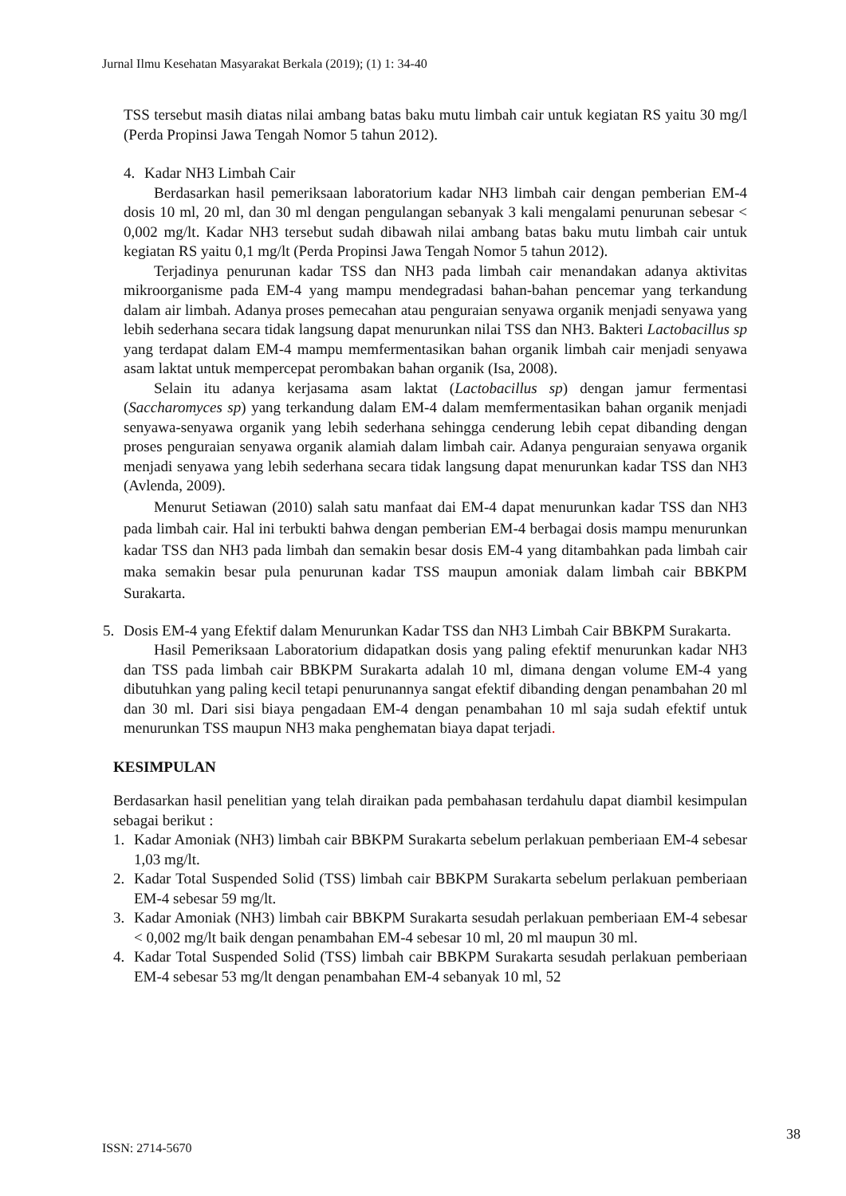Jurnal Ilmu Kesehatan Masyarakat Berkala (2019); (1) 1: 34-40
TSS tersebut masih diatas nilai ambang batas baku mutu limbah cair untuk kegiatan RS yaitu 30 mg/l (Perda Propinsi Jawa Tengah Nomor 5 tahun 2012).
4. Kadar NH3 Limbah Cair
Berdasarkan hasil pemeriksaan laboratorium kadar NH3 limbah cair dengan pemberian EM-4 dosis 10 ml, 20 ml, dan 30 ml dengan pengulangan sebanyak 3 kali mengalami penurunan sebesar < 0,002 mg/lt. Kadar NH3 tersebut sudah dibawah nilai ambang batas baku mutu limbah cair untuk kegiatan RS yaitu 0,1 mg/lt (Perda Propinsi Jawa Tengah Nomor 5 tahun 2012).
Terjadinya penurunan kadar TSS dan NH3 pada limbah cair menandakan adanya aktivitas mikroorganisme pada EM-4 yang mampu mendegradasi bahan-bahan pencemar yang terkandung dalam air limbah. Adanya proses pemecahan atau penguraian senyawa organik menjadi senyawa yang lebih sederhana secara tidak langsung dapat menurunkan nilai TSS dan NH3. Bakteri Lactobacillus sp yang terdapat dalam EM-4 mampu memfermentasikan bahan organik limbah cair menjadi senyawa asam laktat untuk mempercepat perombakan bahan organik (Isa, 2008).
Selain itu adanya kerjasama asam laktat (Lactobacillus sp) dengan jamur fermentasi (Saccharomyces sp) yang terkandung dalam EM-4 dalam memfermentasikan bahan organik menjadi senyawa-senyawa organik yang lebih sederhana sehingga cenderung lebih cepat dibanding dengan proses penguraian senyawa organik alamiah dalam limbah cair. Adanya penguraian senyawa organik menjadi senyawa yang lebih sederhana secara tidak langsung dapat menurunkan kadar TSS dan NH3 (Avlenda, 2009).
Menurut Setiawan (2010) salah satu manfaat dai EM-4 dapat menurunkan kadar TSS dan NH3 pada limbah cair. Hal ini terbukti bahwa dengan pemberian EM-4 berbagai dosis mampu menurunkan kadar TSS dan NH3 pada limbah dan semakin besar dosis EM-4 yang ditambahkan pada limbah cair maka semakin besar pula penurunan kadar TSS maupun amoniak dalam limbah cair BBKPM Surakarta.
5. Dosis EM-4 yang Efektif dalam Menurunkan Kadar TSS dan NH3 Limbah Cair BBKPM Surakarta.
Hasil Pemeriksaan Laboratorium didapatkan dosis yang paling efektif menurunkan kadar NH3 dan TSS pada limbah cair BBKPM Surakarta adalah 10 ml, dimana dengan volume EM-4 yang dibutuhkan yang paling kecil tetapi penurunannya sangat efektif dibanding dengan penambahan 20 ml dan 30 ml. Dari sisi biaya pengadaan EM-4 dengan penambahan 10 ml saja sudah efektif untuk menurunkan TSS maupun NH3 maka penghematan biaya dapat terjadi.
KESIMPULAN
Berdasarkan hasil penelitian yang telah diraikan pada pembahasan terdahulu dapat diambil kesimpulan sebagai berikut :
1. Kadar Amoniak (NH3) limbah cair BBKPM Surakarta sebelum perlakuan pemberiaan EM-4 sebesar 1,03 mg/lt.
2. Kadar Total Suspended Solid (TSS) limbah cair BBKPM Surakarta sebelum perlakuan pemberiaan EM-4 sebesar 59 mg/lt.
3. Kadar Amoniak (NH3) limbah cair BBKPM Surakarta sesudah perlakuan pemberiaan EM-4 sebesar < 0,002 mg/lt baik dengan penambahan EM-4 sebesar 10 ml, 20 ml maupun 30 ml.
4. Kadar Total Suspended Solid (TSS) limbah cair BBKPM Surakarta sesudah perlakuan pemberiaan EM-4 sebesar 53 mg/lt dengan penambahan EM-4 sebanyak 10 ml, 52
ISSN: 2714-5670
38